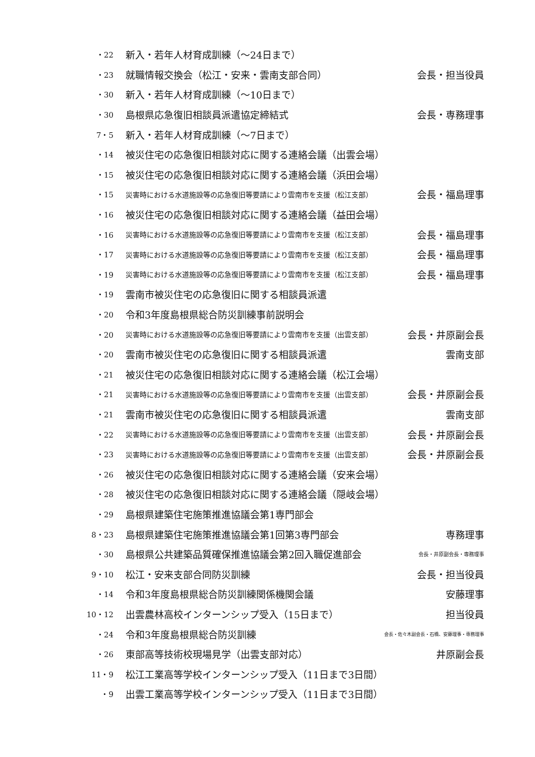| ・22 | 新入・若年人材育成訓練（～24日まで） | |
| ・23 | 就職情報交換会（松江・安来・雲南支部合同） | 会長・担当役員 |
| ・30 | 新入・若年人材育成訓練（～10日まで） | |
| ・30 | 島根県応急復旧相談員派遣協定締結式 | 会長・専務理事 |
| 7・5 | 新入・若年人材育成訓練（～7日まで） | |
| ・14 | 被災住宅の応急復旧相談対応に関する連絡会議（出雲会場） | |
| ・15 | 被災住宅の応急復旧相談対応に関する連絡会議（浜田会場） | |
| ・15 | 災害時における水道施設等の応急復旧等要請により雲南市を支援（松江支部） | 会長・福島理事 |
| ・16 | 被災住宅の応急復旧相談対応に関する連絡会議（益田会場） | |
| ・16 | 災害時における水道施設等の応急復旧等要請により雲南市を支援（松江支部） | 会長・福島理事 |
| ・17 | 災害時における水道施設等の応急復旧等要請により雲南市を支援（松江支部） | 会長・福島理事 |
| ・19 | 災害時における水道施設等の応急復旧等要請により雲南市を支援（松江支部） | 会長・福島理事 |
| ・19 | 雲南市被災住宅の応急復旧に関する相談員派遣 | |
| ・20 | 令和3年度島根県総合防災訓練事前説明会 | |
| ・20 | 災害時における水道施設等の応急復旧等要請により雲南市を支援（出雲支部） | 会長・井原副会長 |
| ・20 | 雲南市被災住宅の応急復旧に関する相談員派遣 | 雲南支部 |
| ・21 | 被災住宅の応急復旧相談対応に関する連絡会議（松江会場） | |
| ・21 | 災害時における水道施設等の応急復旧等要請により雲南市を支援（出雲支部） | 会長・井原副会長 |
| ・21 | 雲南市被災住宅の応急復旧に関する相談員派遣 | 雲南支部 |
| ・22 | 災害時における水道施設等の応急復旧等要請により雲南市を支援（出雲支部） | 会長・井原副会長 |
| ・23 | 災害時における水道施設等の応急復旧等要請により雲南市を支援（出雲支部） | 会長・井原副会長 |
| ・26 | 被災住宅の応急復旧相談対応に関する連絡会議（安来会場） | |
| ・28 | 被災住宅の応急復旧相談対応に関する連絡会議（隠岐会場） | |
| ・29 | 島根県建築住宅施策推進協議会第1専門部会 | |
| 8・23 | 島根県建築住宅施策推進協議会第1回第3専門部会 | 専務理事 |
| ・30 | 島根県公共建築品質確保推進協議会第2回入職促進部会 | 会長・井原副会長・専務理事 |
| 9・10 | 松江・安来支部合同防災訓練 | 会長・担当役員 |
| ・14 | 令和3年度島根県総合防災訓練関係機関会議 | 安藤理事 |
| 10・12 | 出雲農林高校インターンシップ受入（15日まで） | 担当役員 |
| ・24 | 令和3年度島根県総合防災訓練 | 会長・佐々木副会長・石橋、安藤理事・専務理事 |
| ・26 | 東部高等技術校現場見学（出雲支部対応） | 井原副会長 |
| 11・9 | 松江工業高等学校インターンシップ受入（11日まで3日間） | |
| ・9 | 出雲工業高等学校インターンシップ受入（11日まで3日間） | |